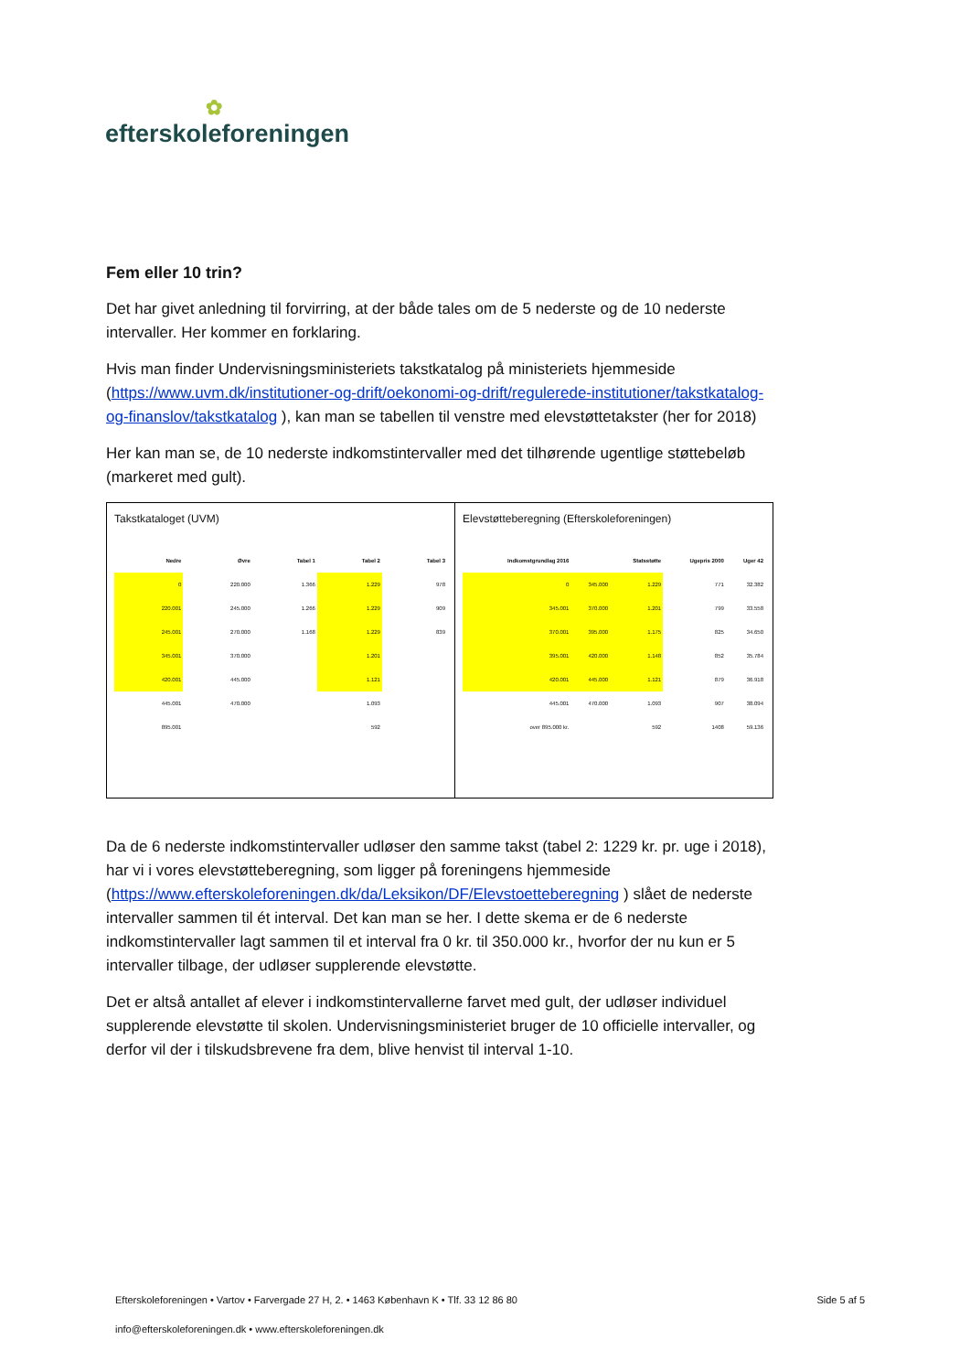✿
efterskoleforeningen
Fem eller 10 trin?
Det har givet anledning til forvirring, at der både tales om de 5 nederste og de 10 nederste intervaller. Her kommer en forklaring.
Hvis man finder Undervisningsministeriets takstkatalog på ministeriets hjemmeside (https://www.uvm.dk/institutioner-og-drift/oekonomi-og-drift/regulerede-institutioner/takstkatalog-og-finanslov/takstkatalog ), kan man se tabellen til venstre med elevstøttetakster (her for 2018)
Her kan man se, de 10 nederste indkomstintervaller med det tilhørende ugentlige støttebeløb (markeret med gult).
Takstkataloget (UVM)
| Nedre | Øvre | Tabel 1 | Tabel 2 | Tabel 3 |
| --- | --- | --- | --- | --- |
| 0 | 220.000 | 1.366 | 1.229 | 978 |
| 220.001 | 245.000 | 1.266 | 1.229 | 909 |
| 245.001 | 270.000 | 1.168 | 1.229 | 839 |
| 345.001 | 370.000 | | 1.201 | |
| 420.001 | 445.000 | | 1.121 | |
| 445.001 | 470.000 | | 1.093 | |
| 895.001 | | | 592 | |
Elevstøtteberegning (Efterskoleforeningen)
| Indkomstgrundlag 2016 | | Statsstøtte | Ugepris 2000 | Uger 42 |
| --- | --- | --- | --- | --- |
| 0 | 345.000 | 1.229 | 771 | 32.382 |
| 345.001 | 370.000 | 1.201 | 799 | 33.558 |
| 370.001 | 395.000 | 1.175 | 825 | 34.650 |
| 395.001 | 420.000 | 1.148 | 852 | 35.784 |
| 420.001 | 445.000 | 1.121 | 879 | 36.918 |
| 445.001 | 470.000 | 1.093 | 907 | 38.094 |
| over 895.000 kr. | | 592 | 1408 | 59.136 |
Da de 6 nederste indkomstintervaller udløser den samme takst (tabel 2: 1229 kr. pr. uge i 2018), har vi i vores elevstøtteberegning, som ligger på foreningens hjemmeside (https://www.efterskoleforeningen.dk/da/Leksikon/DF/Elevstoetteberegning ) slået de nederste intervaller sammen til ét interval. Det kan man se her. I dette skema er de 6 nederste indkomstintervaller lagt sammen til et interval fra 0 kr. til 350.000 kr., hvorfor der nu kun er 5 intervaller tilbage, der udløser supplerende elevstøtte.
Det er altså antallet af elever i indkomstintervallerne farvet med gult, der udløser individuel supplerende elevstøtte til skolen. Undervisningsministeriet bruger de 10 officielle intervaller, og derfor vil der i tilskudsbrevene fra dem, blive henvist til interval 1-10.
Efterskoleforeningen • Vartov • Farvergade 27 H, 2. • 1463 København K • Tlf. 33 12 86 80 Side 5 af 5
info@efterskoleforeningen.dk • www.efterskoleforeningen.dk